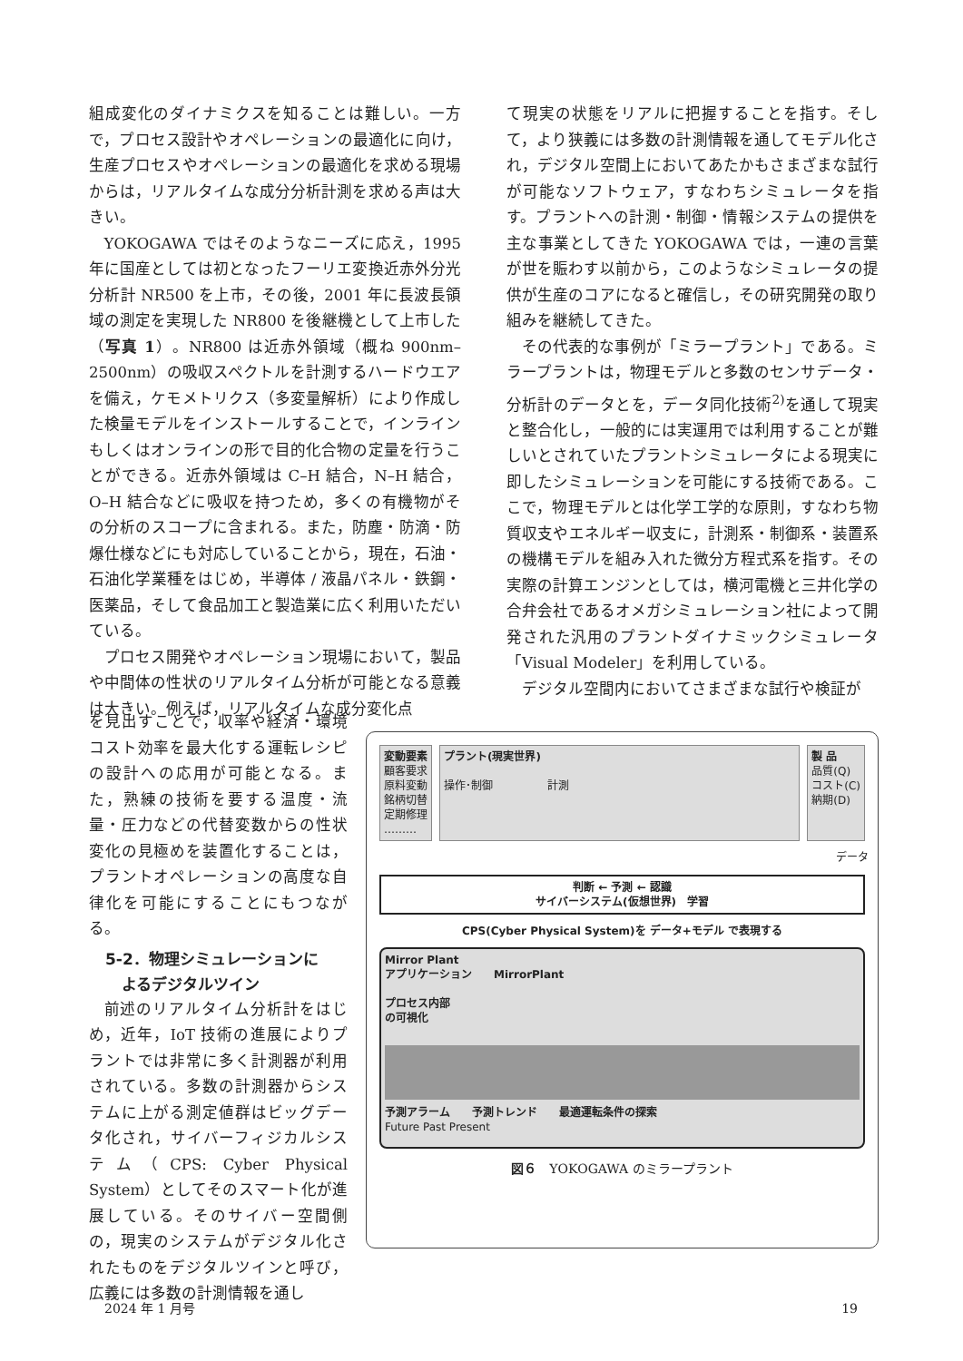組成変化のダイナミクスを知ることは難しい。一方で，プロセス設計やオペレーションの最適化に向け，生産プロセスやオペレーションの最適化を求める現場からは，リアルタイムな成分分析計測を求める声は大きい。
YOKOGAWA ではそのようなニーズに応え，1995 年に国産としては初となったフーリエ変換近赤外分光分析計 NR500 を上市，その後，2001 年に長波長領域の測定を実現した NR800 を後継機として上市した（写真 1）。NR800 は近赤外領域（概ね 900nm–2500nm）の吸収スペクトルを計測するハードウエアを備え，ケモメトリクス（多変量解析）により作成した検量モデルをインストールすることで，インラインもしくはオンラインの形で目的化合物の定量を行うことができる。近赤外領域は C–H 結合，N–H 結合，O–H 結合などに吸収を持つため，多くの有機物がその分析のスコープに含まれる。また，防塵・防滴・防爆仕様などにも対応していることから，現在，石油・石油化学業種をはじめ，半導体 / 液晶パネル・鉄鋼・医薬品，そして食品加工と製造業に広く利用いただいている。
プロセス開発やオペレーション現場において，製品や中間体の性状のリアルタイム分析が可能となる意義は大きい。例えば，リアルタイムな成分変化点
て現実の状態をリアルに把握することを指す。そして，より狭義には多数の計測情報を通してモデル化され，デジタル空間上においてあたかもさまざまな試行が可能なソフトウェア，すなわちシミュレータを指す。プラントへの計測・制御・情報システムの提供を主な事業としてきた YOKOGAWA では，一連の言葉が世を賑わす以前から，このようなシミュレータの提供が生産のコアになると確信し，その研究開発の取り組みを継続してきた。
その代表的な事例が「ミラープラント」である。ミラープラントは，物理モデルと多数のセンサデータ・分析計のデータとを，データ同化技術<sup>2)</sup>を通して現実と整合化し，一般的には実運用では利用することが難しいとされていたプラントシミュレータによる現実に即したシミュレーションを可能にする技術である。ここで，物理モデルとは化学工学的な原則，すなわち物質収支やエネルギー収支に，計測系・制御系・装置系の機構モデルを組み入れた微分方程式系を指す。その実際の計算エンジンとしては，横河電機と三井化学の合弁会社であるオメガシミュレーション社によって開発された汎用のプラントダイナミックシミュレータ「Visual Modeler」を利用している。
デジタル空間内においてさまざまな試行や検証が
を見出すことで，収率や経済・環境コスト効率を最大化する運転レシピの設計への応用が可能となる。また，熟練の技術を要する温度・流量・圧力などの代替変数からの性状変化の見極めを装置化することは，プラントオペレーションの高度な自律化を可能にすることにもつながる。
5-2．物理シミュレーションに
よるデジタルツイン
前述のリアルタイム分析計をはじめ，近年，IoT 技術の進展によりプラントでは非常に多く計測器が利用されている。多数の計測器からシステムに上がる測定値群はビッグデータ化され，サイバーフィジカルシステム（CPS: Cyber Physical System）としてそのスマート化が進展している。そのサイバー空間側の，現実のシステムがデジタル化されたものをデジタルツインと呼び，広義には多数の計測情報を通し
変動要素
顧客要求
原料変動
銘柄切替
定期修理
………
プラント(現実世界)
操作･制御　　　　　計測
製 品
品質(Q)
コスト(C)
納期(D)
データ
判断 ← 予測 ← 認識
サイバーシステム(仮想世界)　学習
CPS(Cyber Physical System)を データ+モデル で表現する
Mirror Plant
アプリケーション　　MirrorPlant
プロセス内部
の可視化
予測アラーム　　予測トレンド　　最適運転条件の探索
Future Past Present
図６　YOKOGAWA のミラープラント
2024 年 1 月号 19